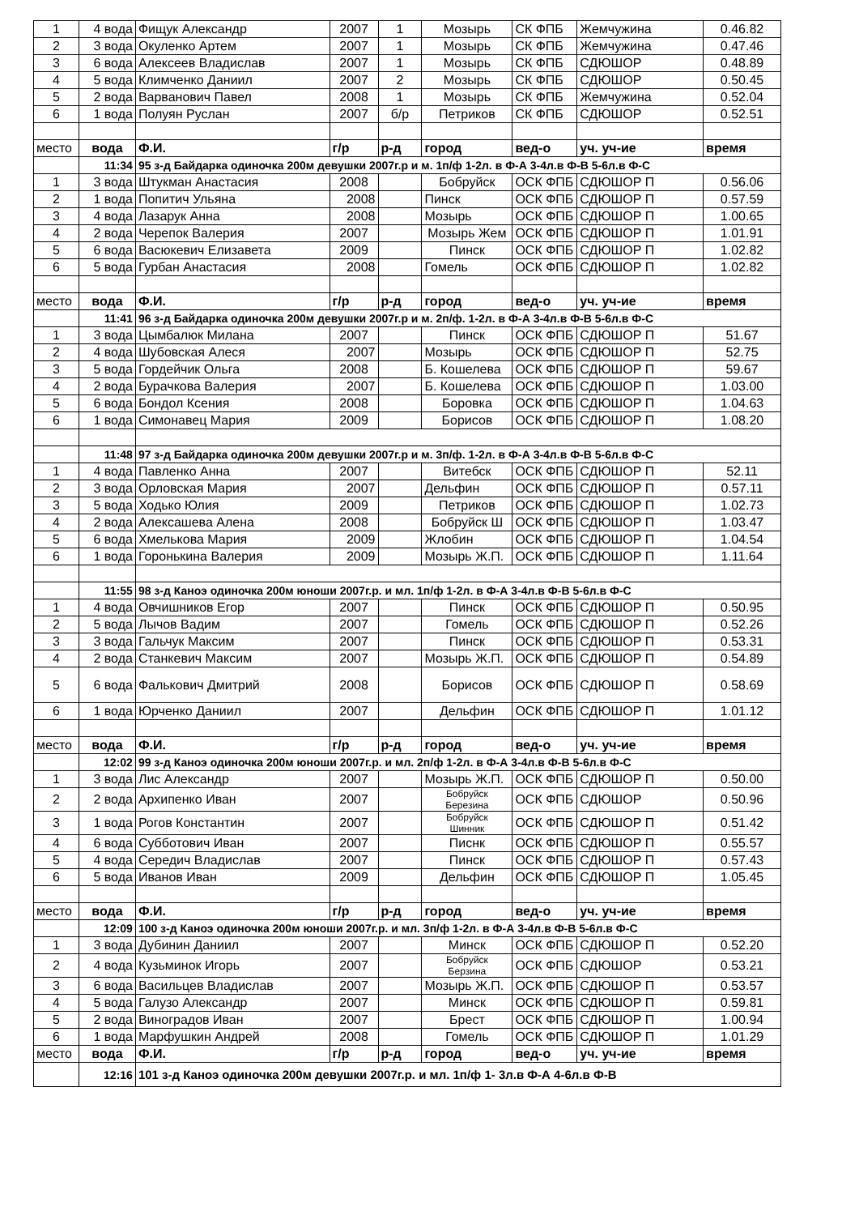| 1 | 4 вода | Фищук Александр | 2007 | 1 | Мозырь | СК ФПБ | Жемчужина | 0.46.82 |
| 2 | 3 вода | Окуленко Артем | 2007 | 1 | Мозырь | СК ФПБ | Жемчужина | 0.47.46 |
| 3 | 6 вода | Алексеев Владислав | 2007 | 1 | Мозырь | СК ФПБ | СДЮШОР | 0.48.89 |
| 4 | 5 вода | Климченко Даниил | 2007 | 2 | Мозырь | СК ФПБ | СДЮШОР | 0.50.45 |
| 5 | 2 вода | Варванович Павел | 2008 | 1 | Мозырь | СК ФПБ | Жемчужина | 0.52.04 |
| 6 | 1 вода | Полуян Руслан | 2007 | б/р | Петриков | СК ФПБ | СДЮШОР | 0.52.51 |
| место | вода | Ф.И. | г/р | р-д | город | вед-о | уч. уч-ие | время |
| | 11:34 | 95 з-д Байдарка одиночка 200м девушки 2007г.р и м. 1п/ф 1-2л. в Ф-А 3-4л.в Ф-В 5-6л.в Ф-С | | | | | | |
| 1 | 3 вода | Штукман Анастасия | 2008 | | Бобруйск | ОСК ФПБ | СДЮШОР П | 0.56.06 |
| 2 | 1 вода | Попитич Ульяна | 2008 | | Пинск | ОСК ФПБ | СДЮШОР П | 0.57.59 |
| 3 | 4 вода | Лазарук Анна | 2008 | | Мозырь | ОСК ФПБ | СДЮШОР П | 1.00.65 |
| 4 | 2 вода | Черепок Валерия | 2007 | | Мозырь Жем | ОСК ФПБ | СДЮШОР П | 1.01.91 |
| 5 | 6 вода | Васюкевич Елизавета | 2009 | | Пинск | ОСК ФПБ | СДЮШОР П | 1.02.82 |
| 6 | 5 вода | Гурбан Анастасия | 2008 | | Гомель | ОСК ФПБ | СДЮШОР П | 1.02.82 |
| место | вода | Ф.И. | г/р | р-д | город | вед-о | уч. уч-ие | время |
| | 11:41 | 96 з-д Байдарка одиночка 200м девушки 2007г.р и м. 2п/ф. 1-2л. в Ф-А 3-4л.в Ф-В 5-6л.в Ф-С | | | | | | |
| 1 | 3 вода | Цымбалюк Милана | 2007 | | Пинск | ОСК ФПБ | СДЮШОР П | 51.67 |
| 2 | 4 вода | Шубовская Алеся | 2007 | | Мозырь | ОСК ФПБ | СДЮШОР П | 52.75 |
| 3 | 5 вода | Гордейчик Ольга | 2008 | | Б. Кошелева | ОСК ФПБ | СДЮШОР П | 59.67 |
| 4 | 2 вода | Бурачкова Валерия | 2007 | | Б. Кошелева | ОСК ФПБ | СДЮШОР П | 1.03.00 |
| 5 | 6 вода | Бондол Ксения | 2008 | | Боровка | ОСК ФПБ | СДЮШОР П | 1.04.63 |
| 6 | 1 вода | Симонавец Мария | 2009 | | Борисов | ОСК ФПБ | СДЮШОР П | 1.08.20 |
| | 11:48 | 97 з-д Байдарка одиночка 200м девушки 2007г.р и м. 3п/ф. 1-2л. в Ф-А 3-4л.в Ф-В 5-6л.в Ф-С | | | | | | |
| 1 | 4 вода | Павленко Анна | 2007 | | Витебск | ОСК ФПБ | СДЮШОР П | 52.11 |
| 2 | 3 вода | Орловская Мария | 2007 | | Дельфин | ОСК ФПБ | СДЮШОР П | 0.57.11 |
| 3 | 5 вода | Ходько Юлия | 2009 | | Петриков | ОСК ФПБ | СДЮШОР П | 1.02.73 |
| 4 | 2 вода | Алексашева Алена | 2008 | | Бобруйск Ш | ОСК ФПБ | СДЮШОР П | 1.03.47 |
| 5 | 6 вода | Хмелькова Мария | 2009 | | Жлобин | ОСК ФПБ | СДЮШОР П | 1.04.54 |
| 6 | 1 вода | Горонькина Валерия | 2009 | | Мозырь Ж.П. | ОСК ФПБ | СДЮШОР П | 1.11.64 |
| | 11:55 | 98 з-д Каноэ одиночка 200м юноши 2007г.р. и мл. 1п/ф 1-2л. в Ф-А 3-4л.в Ф-В 5-6л.в Ф-С | | | | | | |
| 1 | 4 вода | Овчишников Егор | 2007 | | Пинск | ОСК ФПБ | СДЮШОР П | 0.50.95 |
| 2 | 5 вода | Лычов Вадим | 2007 | | Гомель | ОСК ФПБ | СДЮШОР П | 0.52.26 |
| 3 | 3 вода | Гальчук Максим | 2007 | | Пинск | ОСК ФПБ | СДЮШОР П | 0.53.31 |
| 4 | 2 вода | Станкевич Максим | 2007 | | Мозырь Ж.П. | ОСК ФПБ | СДЮШОР П | 0.54.89 |
| 5 | 6 вода | Фалькович Дмитрий | 2008 | | Борисов | ОСК ФПБ | СДЮШОР П | 0.58.69 |
| 6 | 1 вода | Юрченко Даниил | 2007 | | Дельфин | ОСК ФПБ | СДЮШОР П | 1.01.12 |
| место | вода | Ф.И. | г/р | р-д | город | вед-о | уч. уч-ие | время |
| | 12:02 | 99 з-д Каноэ одиночка 200м юноши 2007г.р. и мл. 2п/ф 1-2л. в Ф-А 3-4л.в Ф-В 5-6л.в Ф-С | | | | | | |
| 1 | 3 вода | Лис Александр | 2007 | | Мозырь Ж.П. | ОСК ФПБ | СДЮШОР П | 0.50.00 |
| 2 | 2 вода | Архипенко Иван | 2007 | | Бобруйск Березина | ОСК ФПБ | СДЮШОР | 0.50.96 |
| 3 | 1 вода | Рогов Константин | 2007 | | Бобруйск Шинник | ОСК ФПБ | СДЮШОР П | 0.51.42 |
| 4 | 6 вода | Субботович Иван | 2007 | | Писнк | ОСК ФПБ | СДЮШОР П | 0.55.57 |
| 5 | 4 вода | Середич Владислав | 2007 | | Пинск | ОСК ФПБ | СДЮШОР П | 0.57.43 |
| 6 | 5 вода | Иванов Иван | 2009 | | Дельфин | ОСК ФПБ | СДЮШОР П | 1.05.45 |
| место | вода | Ф.И. | г/р | р-д | город | вед-о | уч. уч-ие | время |
| | 12:09 | 100 з-д Каноэ одиночка 200м юноши 2007г.р. и мл. 3п/ф 1-2л. в Ф-А 3-4л.в Ф-В 5-6л.в Ф-С | | | | | | |
| 1 | 3 вода | Дубинин Даниил | 2007 | | Минск | ОСК ФПБ | СДЮШОР П | 0.52.20 |
| 2 | 4 вода | Кузьминок Игорь | 2007 | | Бобруйск Берзина | ОСК ФПБ | СДЮШОР | 0.53.21 |
| 3 | 6 вода | Васильцев Владислав | 2007 | | Мозырь Ж.П. | ОСК ФПБ | СДЮШОР П | 0.53.57 |
| 4 | 5 вода | Галузо Александр | 2007 | | Минск | ОСК ФПБ | СДЮШОР П | 0.59.81 |
| 5 | 2 вода | Виноградов Иван | 2007 | | Брест | ОСК ФПБ | СДЮШОР П | 1.00.94 |
| 6 | 1 вода | Марфушкин Андрей | 2008 | | Гомель | ОСК ФПБ | СДЮШОР П | 1.01.29 |
| место | вода | Ф.И. | г/р | р-д | город | вед-о | уч. уч-ие | время |
| | 12:16 | 101 з-д Каноэ одиночка 200м девушки 2007г.р. и мл. 1п/ф 1- 3л.в Ф-А 4-6л.в Ф-В | | | | | | |